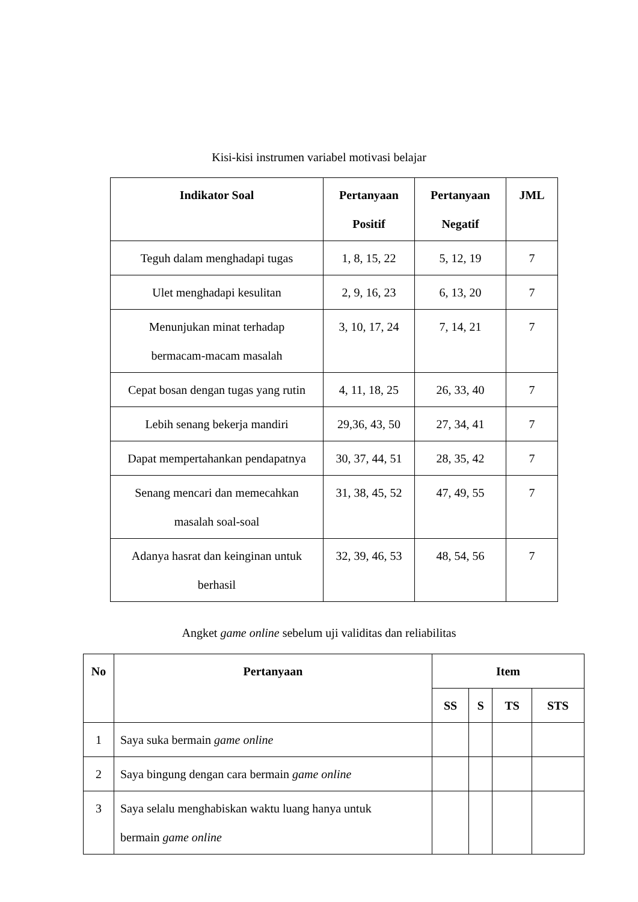Kisi-kisi instrumen variabel motivasi belajar
| Indikator Soal | Pertanyaan Positif | Pertanyaan Negatif | JML |
| --- | --- | --- | --- |
| Teguh dalam menghadapi tugas | 1, 8, 15, 22 | 5, 12, 19 | 7 |
| Ulet menghadapi kesulitan | 2, 9, 16, 23 | 6, 13, 20 | 7 |
| Menunjukan minat terhadap bermacam-macam masalah | 3, 10, 17, 24 | 7, 14, 21 | 7 |
| Cepat bosan dengan tugas yang rutin | 4, 11, 18, 25 | 26, 33, 40 | 7 |
| Lebih senang bekerja mandiri | 29,36, 43, 50 | 27, 34, 41 | 7 |
| Dapat mempertahankan pendapatnya | 30, 37, 44, 51 | 28, 35, 42 | 7 |
| Senang mencari dan memecahkan masalah soal-soal | 31, 38, 45, 52 | 47, 49, 55 | 7 |
| Adanya hasrat dan keinginan untuk berhasil | 32, 39, 46, 53 | 48, 54, 56 | 7 |
Angket game online sebelum uji validitas dan reliabilitas
| No | Pertanyaan | Item | | | |
| --- | --- | --- | --- | --- | --- |
| | | SS | S | TS | STS |
| 1 | Saya suka bermain game online | | | | |
| 2 | Saya bingung dengan cara bermain game online | | | | |
| 3 | Saya selalu menghabiskan waktu luang hanya untuk bermain game online | | | | |